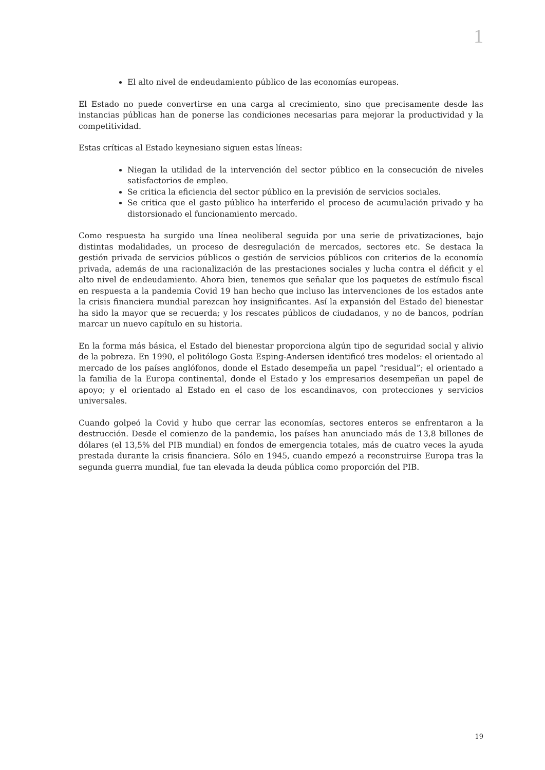1
El alto nivel de endeudamiento público de las economías europeas.
El Estado no puede convertirse en una carga al crecimiento, sino que precisamente desde las instancias públicas han de ponerse las condiciones necesarias para mejorar la productividad y la competitividad.
Estas críticas al Estado keynesiano siguen estas líneas:
Niegan la utilidad de la intervención del sector público en la consecución de niveles satisfactorios de empleo.
Se critica la eficiencia del sector público en la previsión de servicios sociales.
Se critica que el gasto público ha interferido el proceso de acumulación privado y ha distorsionado el funcionamiento mercado.
Como respuesta ha surgido una línea neoliberal seguida por una serie de privatizaciones, bajo distintas modalidades, un proceso de desregulación de mercados, sectores etc. Se destaca la gestión privada de servicios públicos o gestión de servicios públicos con criterios de la economía privada, además de una racionalización de las prestaciones sociales y lucha contra el déficit y el alto nivel de endeudamiento. Ahora bien, tenemos que señalar que los paquetes de estímulo fiscal en respuesta a la pandemia Covid 19 han hecho que incluso las intervenciones de los estados ante la crisis financiera mundial parezcan hoy insignificantes. Así la expansión del Estado del bienestar ha sido la mayor que se recuerda; y los rescates públicos de ciudadanos, y no de bancos, podrían marcar un nuevo capítulo en su historia.
En la forma más básica, el Estado del bienestar proporciona algún tipo de seguridad social y alivio de la pobreza. En 1990, el politólogo Gosta Esping-Andersen identificó tres modelos: el orientado al mercado de los países anglófonos, donde el Estado desempeña un papel “residual”; el orientado a la familia de la Europa continental, donde el Estado y los empresarios desempeñan un papel de apoyo; y el orientado al Estado en el caso de los escandinavos, con protecciones y servicios universales.
Cuando golpeó la Covid y hubo que cerrar las economías, sectores enteros se enfrentaron a la destrucción. Desde el comienzo de la pandemia, los países han anunciado más de 13,8 billones de dólares (el 13,5% del PIB mundial) en fondos de emergencia totales, más de cuatro veces la ayuda prestada durante la crisis financiera. Sólo en 1945, cuando empezó a reconstruirse Europa tras la segunda guerra mundial, fue tan elevada la deuda pública como proporción del PIB.
19